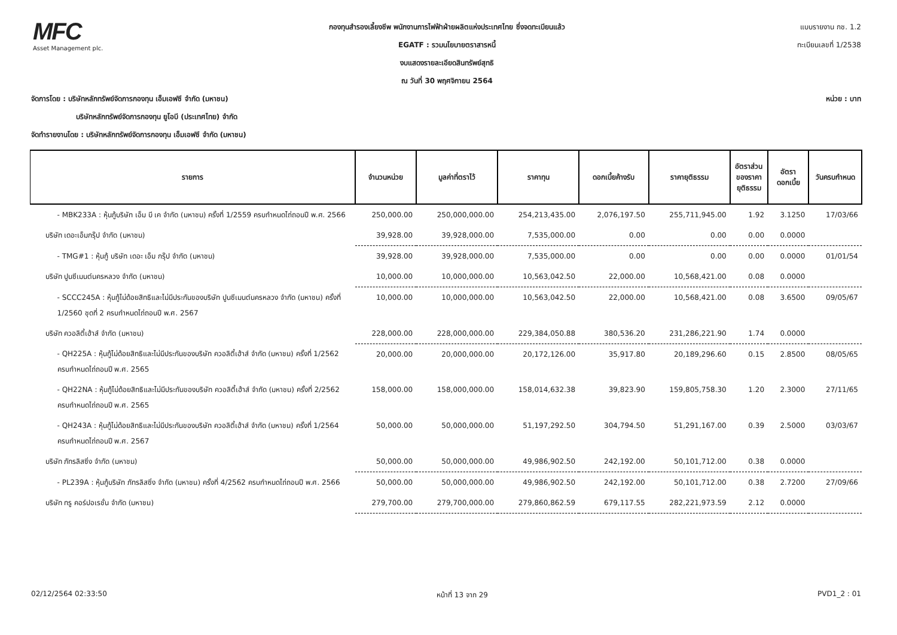MFC
Asset Management plc.
กองทุนสำรองเลี้ยงชีพ พนักงานการไฟฟ้าฝ่ายผลิตแห่งประเทศไทย ซึ่งจดทะเบียนแล้ว
EGATF : รวมนโยบายตราสารหนี้
งบแสดงรายละเอียดสินทรัพย์สุทธิ
ณ วันที่ 30 พฤศจิกายน 2564
แบบรายงาน กช. 1.2
ทะเบียนเลขที่ 1/2538
จัดการโดย : บริษัทหลักทรัพย์จัดการกองทุน เอ็มเอฟซี จำกัด (มหาชน) หน่วย : บาท
บริษัทหลักทรัพย์จัดการกองทุน ยูโอบี (ประเทศไทย) จำกัด
จัดทำรายงานโดย : บริษัทหลักทรัพย์จัดการกองทุน เอ็มเอฟซี จำกัด (มหาชน)
| รายการ | จำนวนหน่วย | มูลค่าที่ตราไว้ | ราคาทุน | ดอกเบี้ยค้างรับ | ราคายุติธรรม | อัตราส่วน ของราคา ยุติธรรม | อัตรา ดอกเบี้ย | วันครบกำหนด |
| --- | --- | --- | --- | --- | --- | --- | --- | --- |
| - MBK233A : หุ้นกู้บริษัท เอ็ม บี เค จำกัด (มหาชน) ครั้งที่ 1/2559 ครบกำหนดไถ่ถอนปี พ.ศ. 2566 | 250,000.00 | 250,000,000.00 | 254,213,435.00 | 2,076,197.50 | 255,711,945.00 | 1.92 | 3.1250 | 17/03/66 |
| บริษัท เดอะเอ็มกรุ๊ป จำกัด (มหาชน) | 39,928.00 | 39,928,000.00 | 7,535,000.00 | 0.00 | 0.00 | 0.00 | 0.0000 | |
| - TMG#1 : หุ้นกู้ บริษัท เดอะ เอ็ม กรุ๊ป จำกัด (มหาชน) | 39,928.00 | 39,928,000.00 | 7,535,000.00 | 0.00 | 0.00 | 0.00 | 0.0000 | 01/01/54 |
| บริษัท ปูนซีเมนต์นครหลวง จำกัด (มหาชน) | 10,000.00 | 10,000,000.00 | 10,563,042.50 | 22,000.00 | 10,568,421.00 | 0.08 | 0.0000 | |
| - SCCC245A : หุ้นกู้ไม่ด้อยสิทธิและไม่มีประกันของบริษัท ปูนซีเมนต์นครหลวง จำกัด (มหาชน) ครั้งที่ 1/2560 ชุดที่ 2 ครบกำหนดไถ่ถอนปี พ.ศ. 2567 | 10,000.00 | 10,000,000.00 | 10,563,042.50 | 22,000.00 | 10,568,421.00 | 0.08 | 3.6500 | 09/05/67 |
| บริษัท ควอลิตี้เฮ้าส์ จำกัด (มหาชน) | 228,000.00 | 228,000,000.00 | 229,384,050.88 | 380,536.20 | 231,286,221.90 | 1.74 | 0.0000 | |
| - QH225A : หุ้นกู้ไม่ด้อยสิทธิและไม่มีประกันของบริษัท ควอลิตี้เฮ้าส์ จำกัด (มหาชน) ครั้งที่ 1/2562 ครบกำหนดไถ่ถอนปี พ.ศ. 2565 | 20,000.00 | 20,000,000.00 | 20,172,126.00 | 35,917.80 | 20,189,296.60 | 0.15 | 2.8500 | 08/05/65 |
| - QH22NA : หุ้นกู้ไม่ด้อยสิทธิและไม่มีประกันของบริษัท ควอลิตี้เฮ้าส์ จำกัด (มหาชน) ครั้งที่ 2/2562 ครบกำหนดไถ่ถอนปี พ.ศ. 2565 | 158,000.00 | 158,000,000.00 | 158,014,632.38 | 39,823.90 | 159,805,758.30 | 1.20 | 2.3000 | 27/11/65 |
| - QH243A : หุ้นกู้ไม่ด้อยสิทธิและไม่มีประกันของบริษัท ควอลิตี้เฮ้าส์ จำกัด (มหาชน) ครั้งที่ 1/2564 ครบกำหนดไถ่ถอนปี พ.ศ. 2567 | 50,000.00 | 50,000,000.00 | 51,197,292.50 | 304,794.50 | 51,291,167.00 | 0.39 | 2.5000 | 03/03/67 |
| บริษัท ภัทรลิสซิ่ง จำกัด (มหาชน) | 50,000.00 | 50,000,000.00 | 49,986,902.50 | 242,192.00 | 50,101,712.00 | 0.38 | 0.0000 | |
| - PL239A : หุ้นกู้บริษัท ภัทรลิสซิ่ง จำกัด (มหาชน) ครั้งที่ 4/2562 ครบกำหนดไถ่ถอนปี พ.ศ. 2566 | 50,000.00 | 50,000,000.00 | 49,986,902.50 | 242,192.00 | 50,101,712.00 | 0.38 | 2.7200 | 27/09/66 |
| บริษัท ทรู คอร์ปอเรชั่น จำกัด (มหาชน) | 279,700.00 | 279,700,000.00 | 279,860,862.59 | 679,117.55 | 282,221,973.59 | 2.12 | 0.0000 | |
02/12/2564 02:33:50 หน้าที่ 13 จาก 29 PVD1_2 : 01